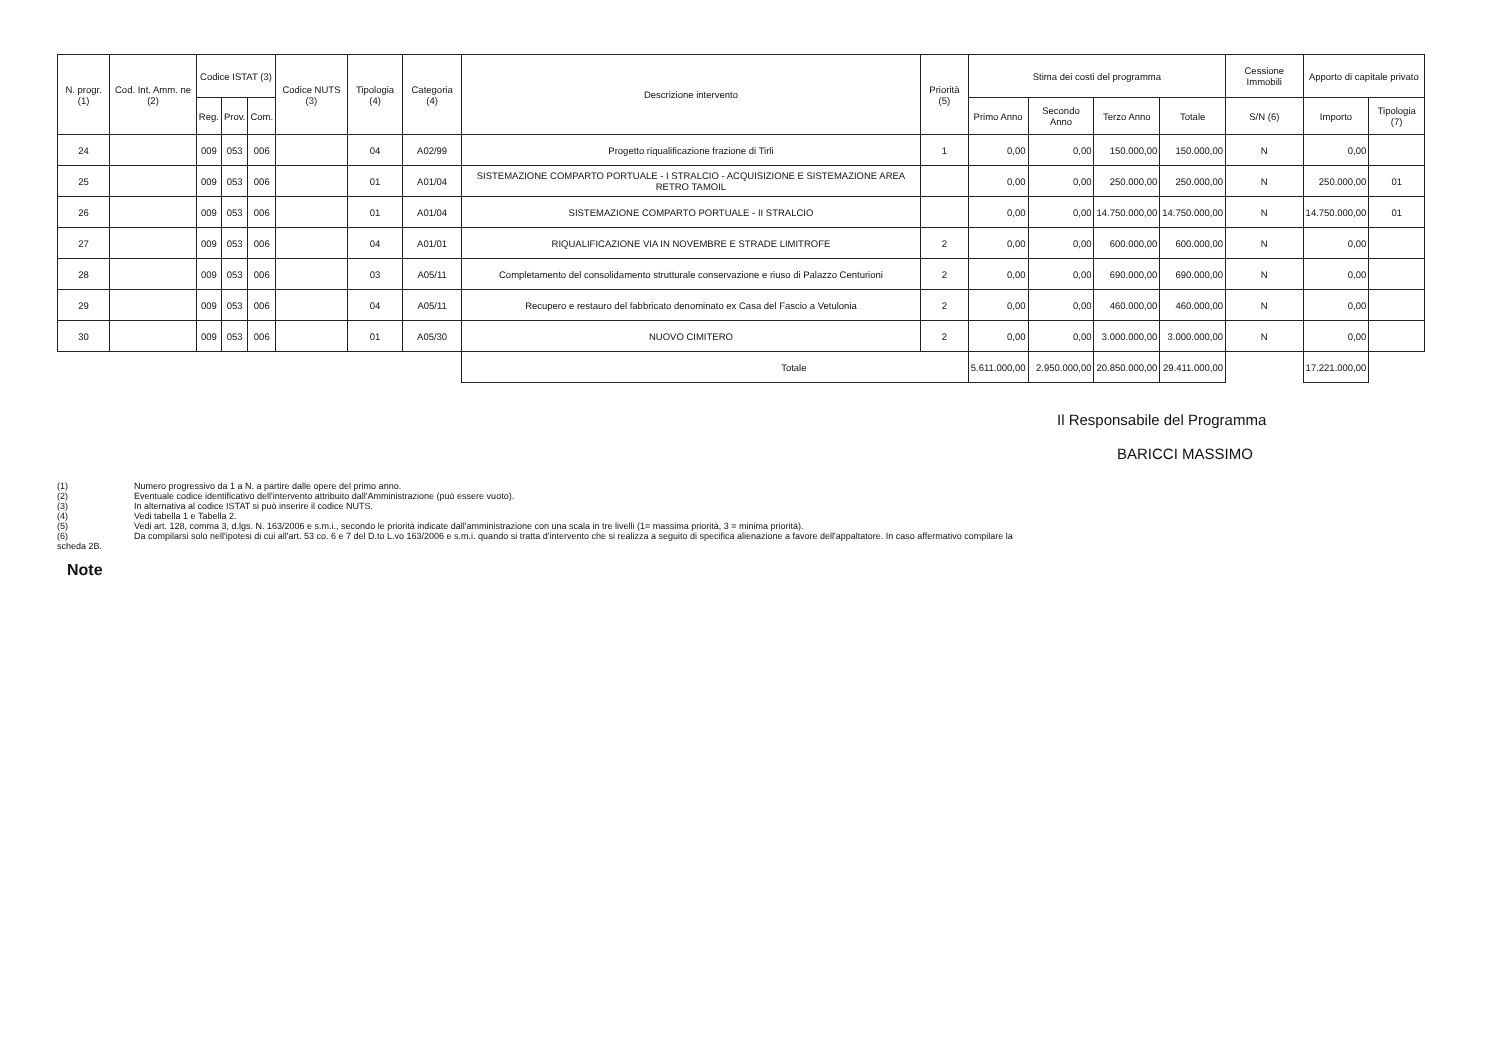| N. progr. (1) | Cod. Int. Amm. ne (2) | Codice ISTAT (3) | | | Codice NUTS (3) | Tipologia (4) | Categoria (4) | Descrizione intervento | Priorità (5) | Stima dei costi del programma | | | | Cessione Immobili | Apporto di capitale privato | |
| --- | --- | --- | --- | --- | --- | --- | --- | --- | --- | --- | --- | --- | --- | --- | --- | --- |
| | | Reg. | Prov. | Com. | | | | | | Primo Anno | Secondo Anno | Terzo Anno | Totale | S/N (6) | Importo | Tipologia (7) |
| 24 | | 009 | 053 | 006 | | 04 | A02/99 | Progetto riqualificazione frazione di Tirli | 1 | 0,00 | 0,00 | 150.000,00 | 150.000,00 | N | 0,00 | |
| 25 | | 009 | 053 | 006 | | 01 | A01/04 | SISTEMAZIONE COMPARTO PORTUALE - I STRALCIO - ACQUISIZIONE E SISTEMAZIONE AREA RETRO TAMOIL | | 0,00 | 0,00 | 250.000,00 | 250.000,00 | N | 250.000,00 | 01 |
| 26 | | 009 | 053 | 006 | | 01 | A01/04 | SISTEMAZIONE COMPARTO PORTUALE - II STRALCIO | | 0,00 | 0,00 | 14.750.000,00 | 14.750.000,00 | N | 14.750.000,00 | 01 |
| 27 | | 009 | 053 | 006 | | 04 | A01/01 | RIQUALIFICAZIONE VIA IN NOVEMBRE E STRADE LIMITROFE | 2 | 0,00 | 0,00 | 600.000,00 | 600.000,00 | N | 0,00 | |
| 28 | | 009 | 053 | 006 | | 03 | A05/11 | Completamento del consolidamento strutturale conservazione e riuso di Palazzo Centurioni | 2 | 0,00 | 0,00 | 690.000,00 | 690.000,00 | N | 0,00 | |
| 29 | | 009 | 053 | 006 | | 04 | A05/11 | Recupero e restauro del fabbricato denominato ex Casa del Fascio a Vetulonia | 2 | 0,00 | 0,00 | 460.000,00 | 460.000,00 | N | 0,00 | |
| 30 | | 009 | 053 | 006 | | 01 | A05/30 | NUOVO CIMITERO | 2 | 0,00 | 0,00 | 3.000.000,00 | 3.000.000,00 | N | 0,00 | |
| | | | | | | | | Totale | | 5.611.000,00 | 2.950.000,00 | 20.850.000,00 | 29.411.000,00 | | 17.221.000,00 | |
Il Responsabile del Programma
BARICCI MASSIMO
(1) Numero progressivo da 1 a N. a partire dalle opere del primo anno.
(2) Eventuale codice identificativo dell'intervento attribuito dall'Amministrazione (può essere vuoto).
(3) In alternativa al codice ISTAT si può inserire il codice NUTS.
(4) Vedi tabella 1 e Tabella 2.
(5) Vedi art. 128, comma 3, d.lgs. N. 163/2006 e s.m.i., secondo le priorità indicate dall'amministrazione con una scala in tre livelli (1= massima priorità, 3 = minima priorità).
(6) Da compilarsi solo nell'ipotesi di cui all'art. 53 co. 6 e 7 del D.to L.vo 163/2006 e s.m.i. quando si tratta d'intervento che si realizza a seguito di specifica alienazione a favore dell'appaltatore. In caso affermativo compilare la
scheda 2B.
Note